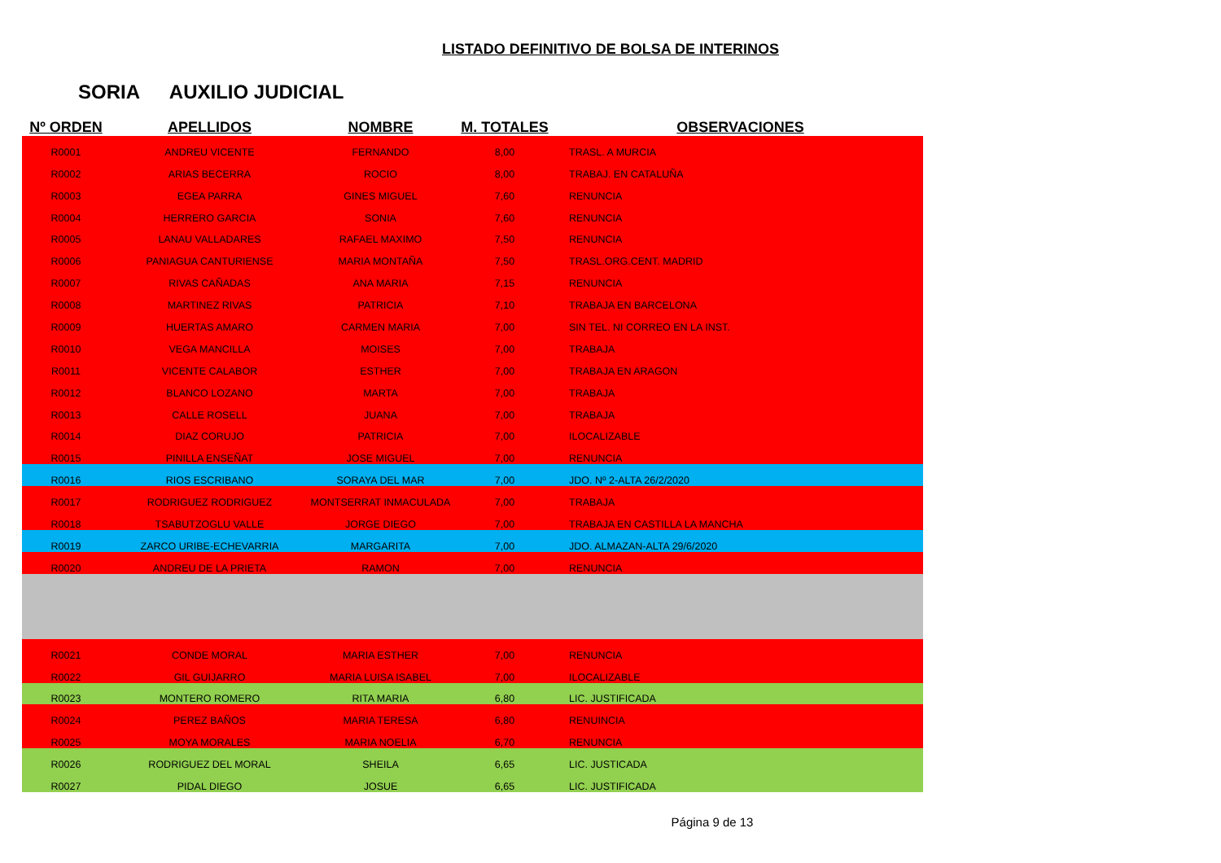LISTADO DEFINITIVO DE BOLSA DE INTERINOS
SORIA AUXILIO JUDICIAL
| Nº ORDEN | APELLIDOS | NOMBRE | M. TOTALES | OBSERVACIONES |
| --- | --- | --- | --- | --- |
| R0001 | ANDREU VICENTE | FERNANDO | 8,00 | TRASL. A MURCIA |
| R0002 | ARIAS BECERRA | ROCIO | 8,00 | TRABAJ. EN CATALUÑA |
| R0003 | EGEA PARRA | GINES MIGUEL | 7,60 | RENUNCIA |
| R0004 | HERRERO GARCIA | SONIA | 7,60 | RENUNCIA |
| R0005 | LANAU VALLADARES | RAFAEL MAXIMO | 7,50 | RENUNCIA |
| R0006 | PANIAGUA CANTURIENSE | MARIA MONTAÑA | 7,50 | TRASL.ORG.CENT. MADRID |
| R0007 | RIVAS CAÑADAS | ANA MARIA | 7,15 | RENUNCIA |
| R0008 | MARTINEZ RIVAS | PATRICIA | 7,10 | TRABAJA EN BARCELONA |
| R0009 | HUERTAS AMARO | CARMEN MARIA | 7,00 | SIN TEL. NI CORREO EN LA INST. |
| R0010 | VEGA MANCILLA | MOISES | 7,00 | TRABAJA |
| R0011 | VICENTE CALABOR | ESTHER | 7,00 | TRABAJA EN ARAGON |
| R0012 | BLANCO LOZANO | MARTA | 7,00 | TRABAJA |
| R0013 | CALLE ROSELL | JUANA | 7,00 | TRABAJA |
| R0014 | DIAZ CORUJO | PATRICIA | 7,00 | ILOCALIZABLE |
| R0015 | PINILLA ENSEÑAT | JOSE MIGUEL | 7,00 | RENUNCIA |
| R0016 | RIOS ESCRIBANO | SORAYA DEL MAR | 7,00 | JDO. Nº 2-ALTA 26/2/2020 |
| R0017 | RODRIGUEZ RODRIGUEZ | MONTSERRAT INMACULADA | 7,00 | TRABAJA |
| R0018 | TSABUTZOGLU VALLE | JORGE DIEGO | 7,00 | TRABAJA EN CASTILLA LA MANCHA |
| R0019 | ZARCO URIBE-ECHEVARRIA | MARGARITA | 7,00 | JDO. ALMAZAN-ALTA 29/6/2020 |
| R0020 | ANDREU DE LA PRIETA | RAMON | 7,00 | RENUNCIA |
| R0021 | CONDE MORAL | MARIA ESTHER | 7,00 | RENUNCIA |
| R0022 | GIL GUIJARRO | MARIA LUISA ISABEL | 7,00 | ILOCALIZABLE |
| R0023 | MONTERO ROMERO | RITA MARIA | 6,80 | LIC. JUSTIFICADA |
| R0024 | PEREZ BAÑOS | MARIA TERESA | 6,80 | RENUINCIA |
| R0025 | MOYA MORALES | MARIA NOELIA | 6,70 | RENUNCIA |
| R0026 | RODRIGUEZ DEL MORAL | SHEILA | 6,65 | LIC. JUSTICADA |
| R0027 | PIDAL DIEGO | JOSUE | 6,65 | LIC. JUSTIFICADA |
Página 9 de 13